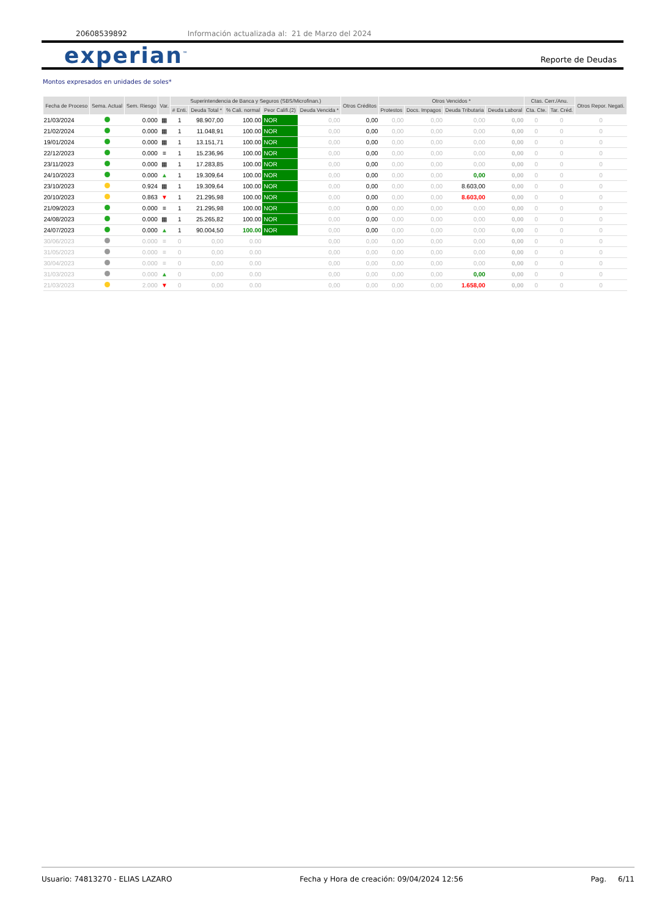20608539892 Información actualizada al: 21 de Marzo del 2024
experian<sup>™</sup> Reporte de Deudas
Montos expresados en unidades de soles*
| Fecha de Proceso | Sema. Actual | Sem. Riesgo | Var. | Superintendencia de Banca y Seguros (SBS/Microfinan.) | | | | | Otros Créditos | Otros Vencidos * | | | | Ctas. Cerr./Anu. | | Otros Repor. Negati. |
| --- | --- | --- | --- | --- | --- | --- | --- | --- | --- | --- | --- | --- | --- | --- | --- | --- |
| | | | | # Enti. | Deuda Total * | % Cali. normal | Peor Califi.(2) | Deuda Vencida * | | Protestos | Docs. Impagos | Deuda Tributaria | Deuda Laboral | Cta. Cte. | Tar. Créd. | |
| 21/03/2024 | | 0.000 | ▦ | 1 | 98.907,00 | 100.00 | NOR | 0,00 | 0,00 | 0,00 | 0,00 | 0,00 | 0,00 | 0 | 0 | 0 |
| 21/02/2024 | | 0.000 | ▦ | 1 | 11.048,91 | 100.00 | NOR | 0,00 | 0,00 | 0,00 | 0,00 | 0,00 | 0,00 | 0 | 0 | 0 |
| 19/01/2024 | | 0.000 | ▦ | 1 | 13.151,71 | 100.00 | NOR | 0,00 | 0,00 | 0,00 | 0,00 | 0,00 | 0,00 | 0 | 0 | 0 |
| 22/12/2023 | | 0.000 | ≡ | 1 | 15.236,96 | 100.00 | NOR | 0,00 | 0,00 | 0,00 | 0,00 | 0,00 | 0,00 | 0 | 0 | 0 |
| 23/11/2023 | | 0.000 | ▦ | 1 | 17.283,85 | 100.00 | NOR | 0,00 | 0,00 | 0,00 | 0,00 | 0,00 | 0,00 | 0 | 0 | 0 |
| 24/10/2023 | | 0.000 | ▲ | 1 | 19.309,64 | 100.00 | NOR | 0,00 | 0,00 | 0,00 | 0,00 | 0,00 | 0,00 | 0 | 0 | 0 |
| 23/10/2023 | | 0.924 | ▦ | 1 | 19.309,64 | 100.00 | NOR | 0,00 | 0,00 | 0,00 | 0,00 | 8.603,00 | 0,00 | 0 | 0 | 0 |
| 20/10/2023 | | 0.863 | ▼ | 1 | 21.295,98 | 100.00 | NOR | 0,00 | 0,00 | 0,00 | 0,00 | 8.603,00 | 0,00 | 0 | 0 | 0 |
| 21/09/2023 | | 0.000 | ≡ | 1 | 21.295,98 | 100.00 | NOR | 0,00 | 0,00 | 0,00 | 0,00 | 0,00 | 0,00 | 0 | 0 | 0 |
| 24/08/2023 | | 0.000 | ▦ | 1 | 25.265,82 | 100.00 | NOR | 0,00 | 0,00 | 0,00 | 0,00 | 0,00 | 0,00 | 0 | 0 | 0 |
| 24/07/2023 | | 0.000 | ▲ | 1 | 90.004,50 | 100.00 | NOR | 0,00 | 0,00 | 0,00 | 0,00 | 0,00 | 0,00 | 0 | 0 | 0 |
| 30/06/2023 | | 0.000 | ≡ | 0 | 0,00 | 0.00 | | 0,00 | 0,00 | 0,00 | 0,00 | 0,00 | 0,00 | 0 | 0 | 0 |
| 31/05/2023 | | 0.000 | ≡ | 0 | 0,00 | 0.00 | | 0,00 | 0,00 | 0,00 | 0,00 | 0,00 | 0,00 | 0 | 0 | 0 |
| 30/04/2023 | | 0.000 | ≡ | 0 | 0,00 | 0.00 | | 0,00 | 0,00 | 0,00 | 0,00 | 0,00 | 0,00 | 0 | 0 | 0 |
| 31/03/2023 | | 0.000 | ▲ | 0 | 0,00 | 0.00 | | 0,00 | 0,00 | 0,00 | 0,00 | 0,00 | 0,00 | 0 | 0 | 0 |
| 21/03/2023 | | 2.000 | ▼ | 0 | 0,00 | 0.00 | | 0,00 | 0,00 | 0,00 | 0,00 | 1.658,00 | 0,00 | 0 | 0 | 0 |
Usuario: 74813270 - ELIAS LAZARO Fecha y Hora de creación: 09/04/2024 12:56 Pag. 6/11